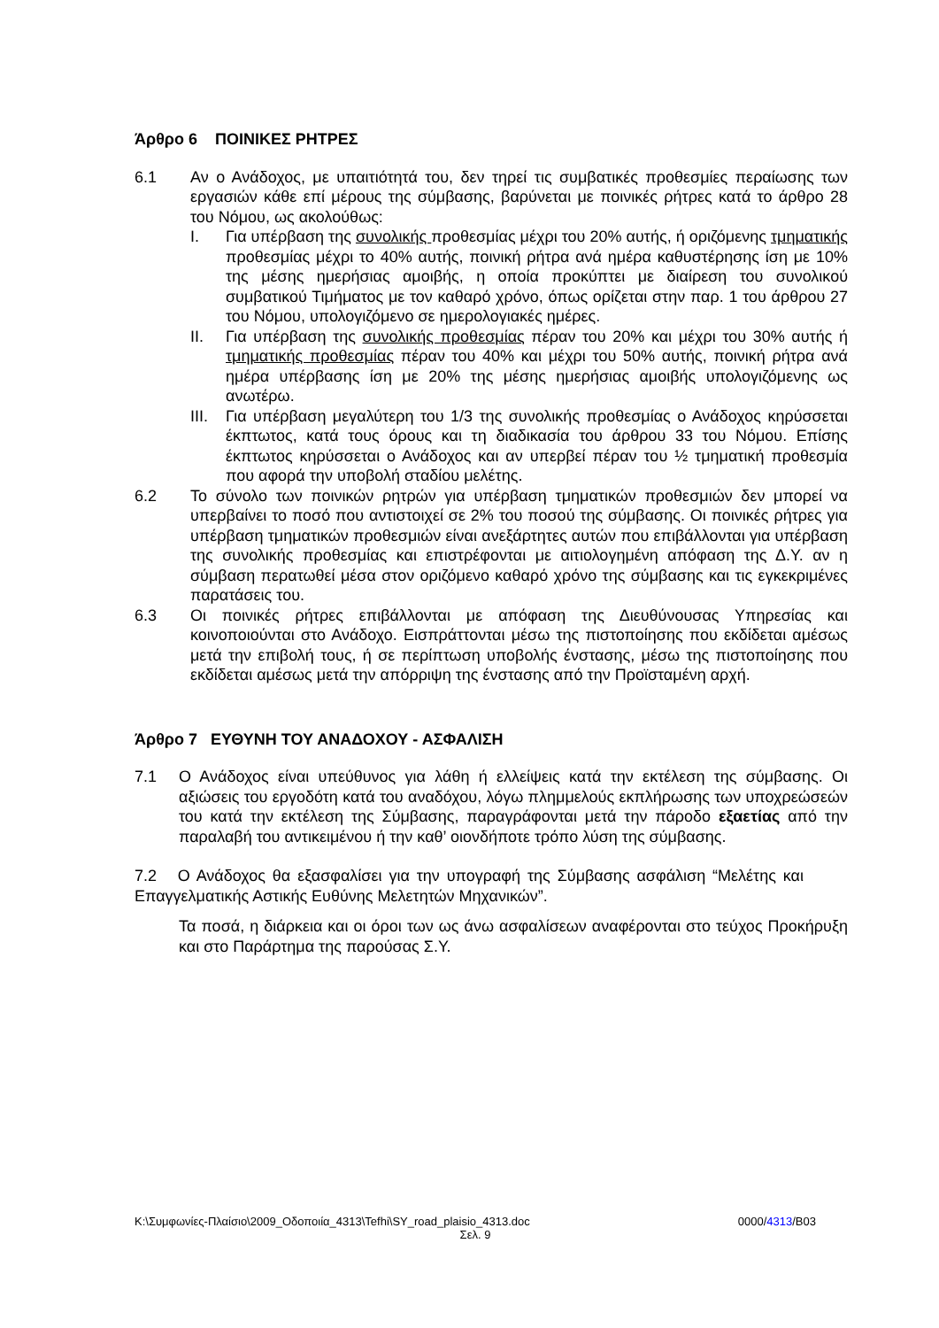Άρθρο 6 ΠΟΙΝΙΚΕΣ ΡΗΤΡΕΣ
6.1 Αν ο Ανάδοχος, με υπαιτιότητά του, δεν τηρεί τις συμβατικές προθεσμίες περαίωσης των εργασιών κάθε επί μέρους της σύμβασης, βαρύνεται με ποινικές ρήτρες κατά το άρθρο 28 του Νόμου, ως ακολούθως:
I. Για υπέρβαση της συνολικής προθεσμίας μέχρι του 20% αυτής, ή οριζόμενης τμηματικής προθεσμίας μέχρι το 40% αυτής, ποινική ρήτρα ανά ημέρα καθυστέρησης ίση με 10% της μέσης ημερήσιας αμοιβής, η οποία προκύπτει με διαίρεση του συνολικού συμβατικού Τιμήματος με τον καθαρό χρόνο, όπως ορίζεται στην παρ. 1 του άρθρου 27 του Νόμου, υπολογιζόμενο σε ημερολογιακές ημέρες.
II. Για υπέρβαση της συνολικής προθεσμίας πέραν του 20% και μέχρι του 30% αυτής ή τμηματικής προθεσμίας πέραν του 40% και μέχρι του 50% αυτής, ποινική ρήτρα ανά ημέρα υπέρβασης ίση με 20% της μέσης ημερήσιας αμοιβής υπολογιζόμενης ως ανωτέρω.
III.
Για υπέρβαση μεγαλύτερη του 1/3 της συνολικής προθεσμίας ο Ανάδοχος κηρύσσεται έκπτωτος, κατά τους όρους και τη διαδικασία του άρθρου 33 του Νόμου. Επίσης έκπτωτος κηρύσσεται ο Ανάδοχος και αν υπερβεί πέραν του ½ τμηματική προθεσμία που αφορά την υποβολή σταδίου μελέτης.
6.2 Το σύνολο των ποινικών ρητρών για υπέρβαση τμηματικών προθεσμιών δεν μπορεί να υπερβαίνει το ποσό που αντιστοιχεί σε 2% του ποσού της σύμβασης. Οι ποινικές ρήτρες για υπέρβαση τμηματικών προθεσμιών είναι ανεξάρτητες αυτών που επιβάλλονται για υπέρβαση της συνολικής προθεσμίας και επιστρέφονται με αιτιολογημένη απόφαση της Δ.Υ. αν η σύμβαση περατωθεί μέσα στον οριζόμενο καθαρό χρόνο της σύμβασης και τις εγκεκριμένες παρατάσεις του.
6.3 Οι ποινικές ρήτρες επιβάλλονται με απόφαση της Διευθύνουσας Υπηρεσίας και κοινοποιούνται στο Ανάδοχο. Εισπράττονται μέσω της πιστοποίησης που εκδίδεται αμέσως μετά την επιβολή τους, ή σε περίπτωση υποβολής ένστασης, μέσω της πιστοποίησης που εκδίδεται αμέσως μετά την απόρριψη της ένστασης από την Προϊσταμένη αρχή.
Άρθρο 7 ΕΥΘΥΝΗ ΤΟΥ ΑΝΑΔΟΧΟΥ - ΑΣΦΑΛΙΣΗ
7.1 Ο Ανάδοχος είναι υπεύθυνος για λάθη ή ελλείψεις κατά την εκτέλεση της σύμβασης. Οι αξιώσεις του εργοδότη κατά του αναδόχου, λόγω πλημμελούς εκπλήρωσης των υποχρεώσεών του κατά την εκτέλεση της Σύμβασης, παραγράφονται μετά την πάροδο εξαετίας από την παραλαβή του αντικειμένου ή την καθ’ οιονδήποτε τρόπο λύση της σύμβασης.
7.2 Ο Ανάδοχος θα εξασφαλίσει για την υπογραφή της Σύμβασης ασφάλιση “Μελέτης και Επαγγελματικής Αστικής Ευθύνης Μελετητών Μηχανικών”.
Τα ποσά, η διάρκεια και οι όροι των ως άνω ασφαλίσεων αναφέρονται στο τεύχος Προκήρυξη και στο Παράρτημα της παρούσας Σ.Υ.
K:\Συμφωνίες-Πλαίσιο\2009_Οδοποιία_4313\Tefhi\SY_road_plaisio_4313.doc 0000/4313/B03
Σελ. 9